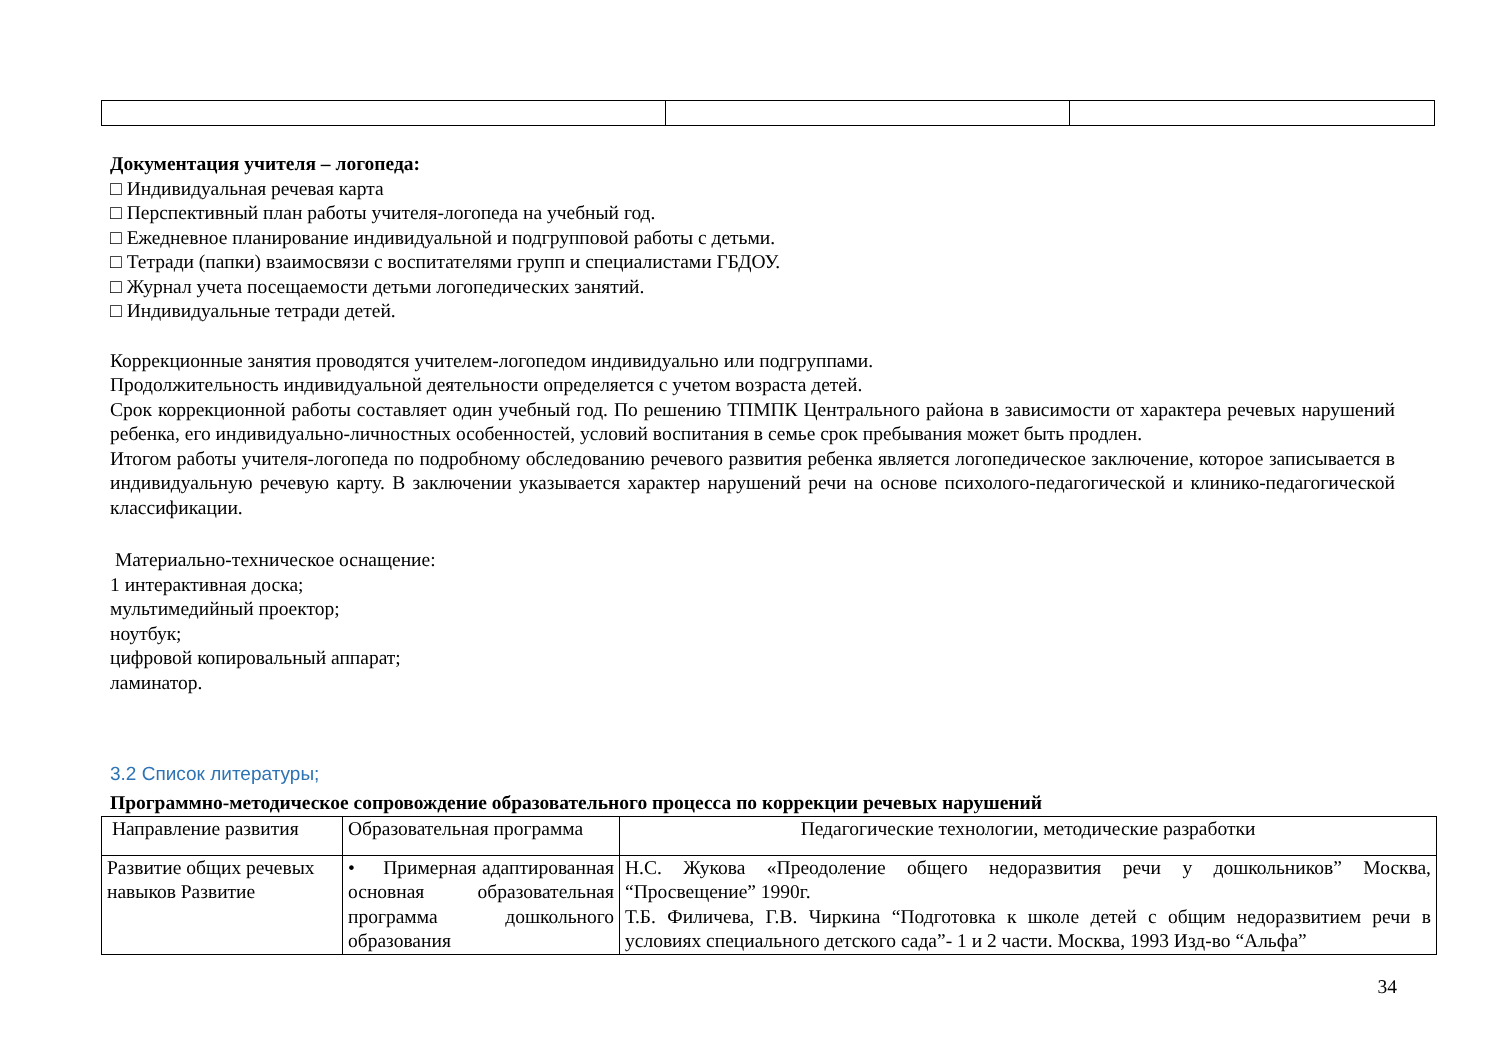Документация учителя – логопеда:
□ Индивидуальная речевая карта
□ Перспективный план работы учителя-логопеда на учебный год.
□ Ежедневное планирование индивидуальной и подгрупповой работы с детьми.
□ Тетради (папки) взаимосвязи с воспитателями групп и специалистами ГБДОУ.
□ Журнал учета посещаемости детьми логопедических занятий.
□ Индивидуальные тетради детей.
Коррекционные занятия проводятся учителем-логопедом индивидуально или подгруппами.
Продолжительность индивидуальной деятельности определяется с учетом возраста детей.
Срок коррекционной работы составляет один учебный год. По решению ТПМПК Центрального района в зависимости от характера речевых нарушений ребенка, его индивидуально-личностных особенностей, условий воспитания в семье срок пребывания может быть продлен.
Итогом работы учителя-логопеда по подробному обследованию речевого развития ребенка является логопедическое заключение, которое записывается в индивидуальную речевую карту. В заключении указывается характер нарушений речи на основе психолого-педагогической и клинико-педагогической классификации.
Материально-техническое оснащение:
1 интерактивная доска;
мультимедийный проектор;
ноутбук;
цифровой копировальный аппарат;
ламинатор.
3.2 Список литературы;
Программно-методическое сопровождение образовательного процесса по коррекции речевых нарушений
| Направление развития | Образовательная программа | Педагогические технологии, методические разработки |
| --- | --- | --- |
| Развитие общих речевых навыков Развитие | • Примерная адаптированная основная образовательная программа дошкольного образования | Н.С. Жукова «Преодоление общего недоразвития речи у дошкольников” Москва, “Просвещение” 1990г. Т.Б. Филичева, Г.В. Чиркина “Подготовка к школе детей с общим недоразвитием речи в условиях специального детского сада”- 1 и 2 части. Москва, 1993 Изд-во “Альфа” |
34